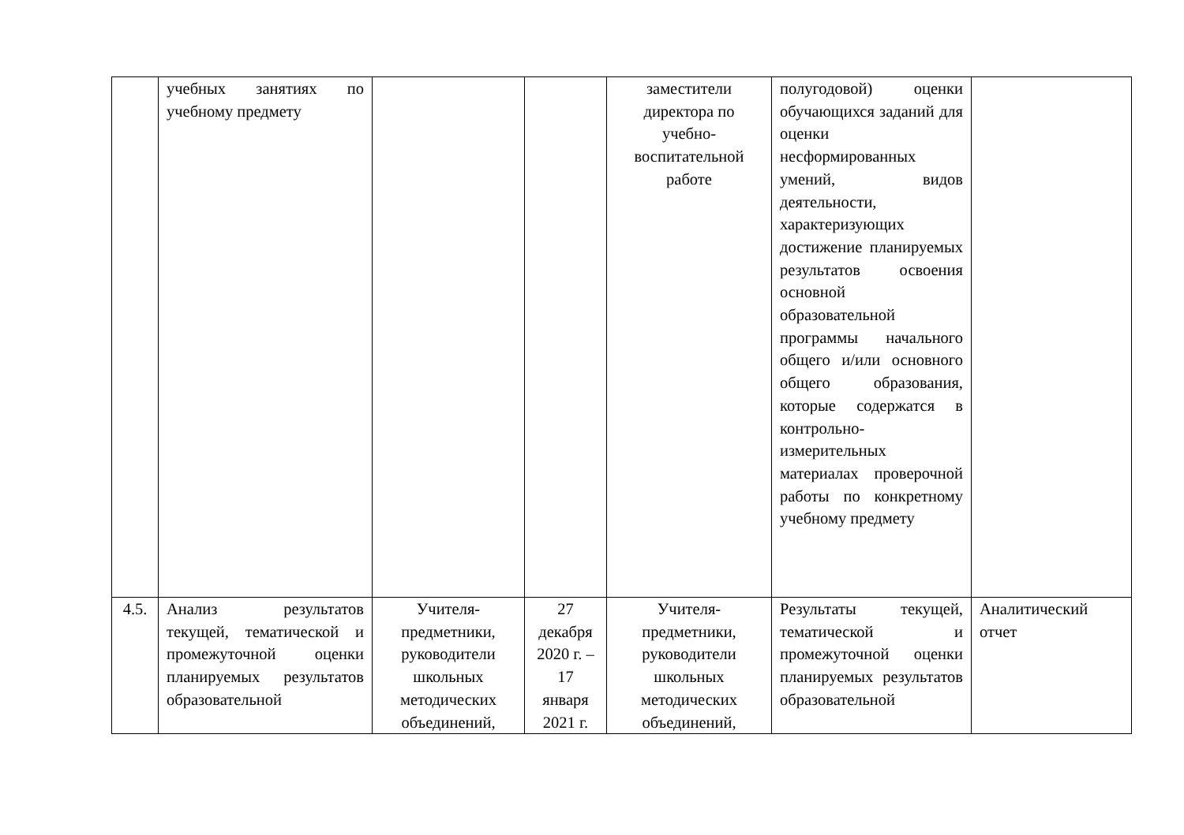| | учебных занятиях по учебному предмету | | | заместители директора по учебно-воспитательной работе | полугодовой) оценки обучающихся заданий для оценки несформированных умений, видов деятельности, характеризующих достижение планируемых результатов освоения основной образовательной программы начального общего и/или основного общего образования, которые содержатся в контрольно-измерительных материалах проверочной работы по конкретному учебному предмету | |
| 4.5. | Анализ результатов текущей, тематической и промежуточной оценки планируемых результатов образовательной | Учителя-предметники, руководители школьных методических объединений, | 27 декабря 2020 г. – 17 января 2021 г. | Учителя-предметники, руководители школьных методических объединений, | Результаты текущей, тематической и промежуточной оценки планируемых результатов образовательной | Аналитический отчет |